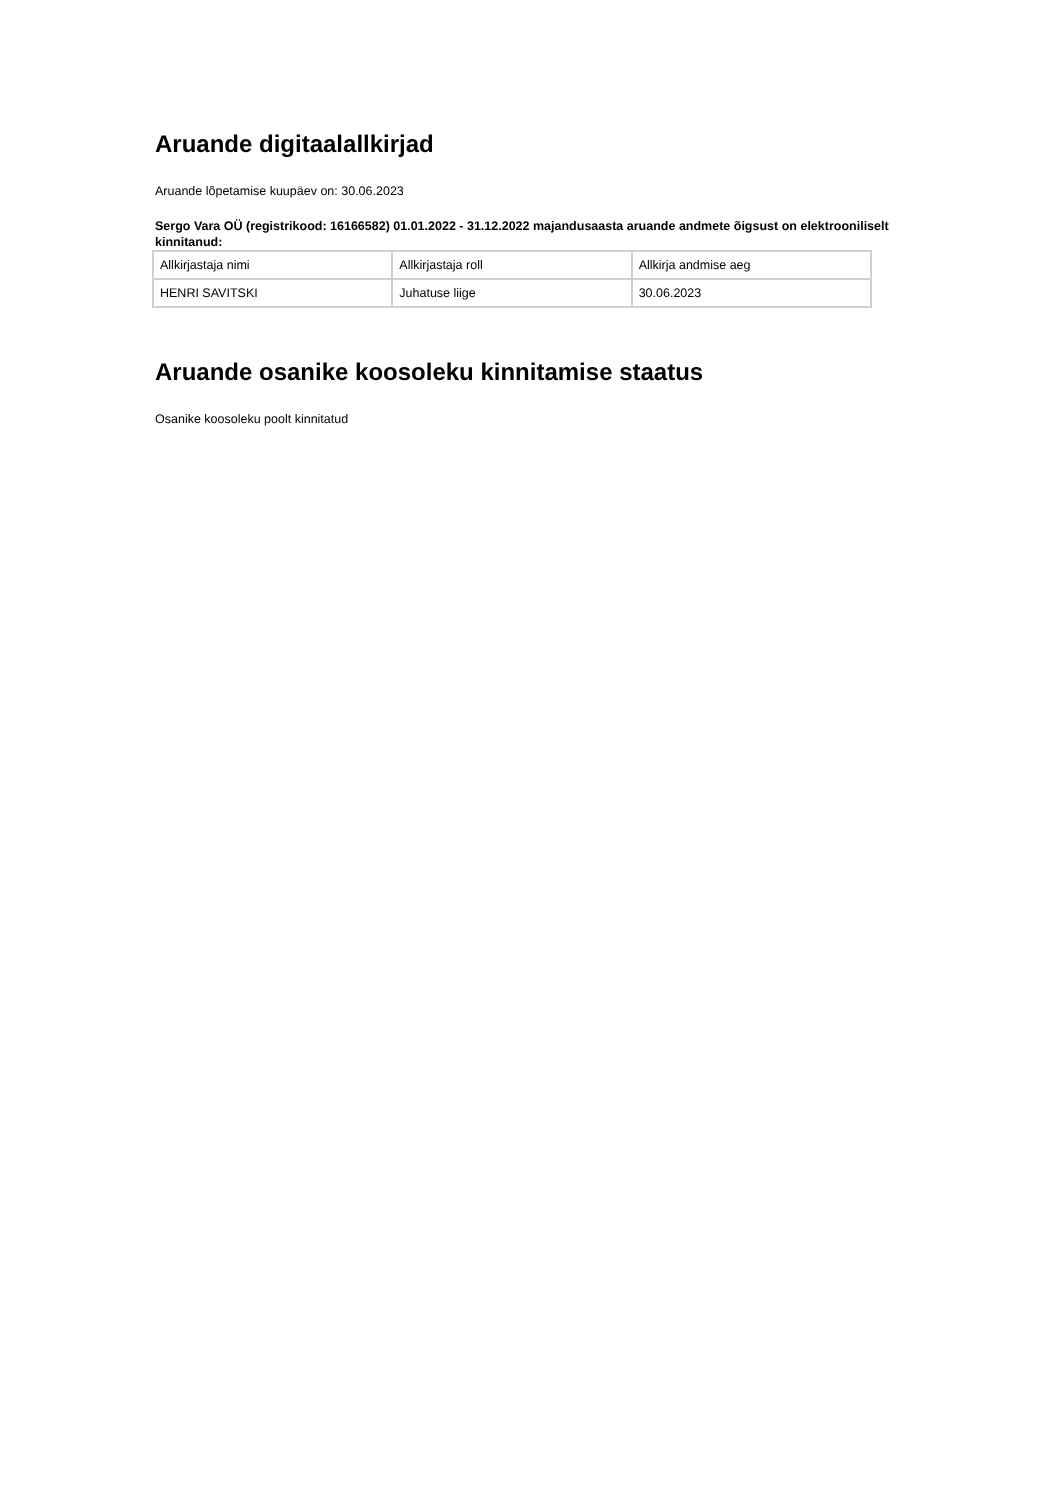Aruande digitaalallkirjad
Aruande lõpetamise kuupäev on: 30.06.2023
Sergo Vara OÜ (registrikood: 16166582) 01.01.2022 - 31.12.2022 majandusaasta aruande andmete õigsust on elektrooniliselt kinnitanud:
| Allkirjastaja nimi | Allkirjastaja roll | Allkirja andmise aeg |
| HENRI SAVITSKI | Juhatuse liige | 30.06.2023 |
Aruande osanike koosoleku kinnitamise staatus
Osanike koosoleku poolt kinnitatud